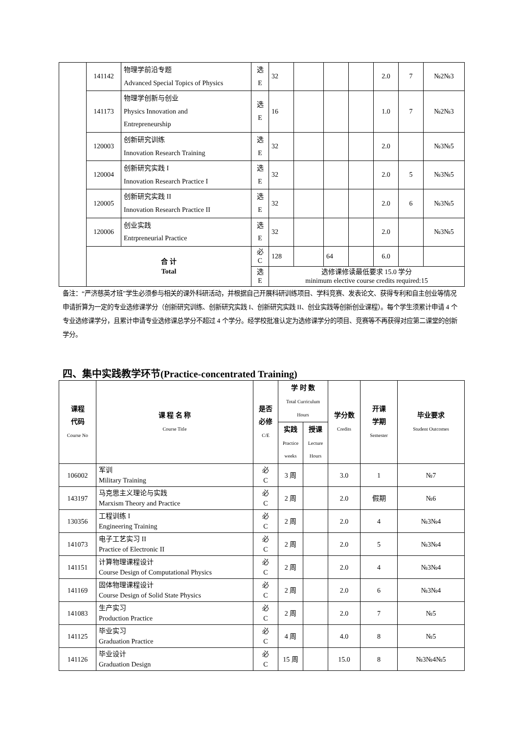| | 141142 | 物理学前沿专题 Advanced Special Topics of Physics | 选 E | 32 | | | | 2.0 | 7 | №2№3 |
| | 141173 | 物理学创新与创业 Physics Innovation and Entrepreneurship | 选 E | 16 | | | | 1.0 | 7 | №2№3 |
| | 120003 | 创新研究训练 Innovation Research Training | 选 E | 32 | | | | 2.0 | | №3№5 |
| | 120004 | 创新研究实践 I Innovation Research Practice I | 选 E | 32 | | | | 2.0 | 5 | №3№5 |
| | 120005 | 创新研究实践 II Innovation Research Practice II | 选 E | 32 | | | | 2.0 | 6 | №3№5 |
| | 120006 | 创业实践 Entrpreneurial Practice | 选 E | 32 | | | | 2.0 | | №3№5 |
| | 合 计 Total | | 必 C | 128 | | 64 | | 6.0 | | |
| | | | 选 E | 选修课修读最低要求 15.0 学分 minimum elective course credits required:15 | | | | | | |
备注：“严济慈英才班”学生必须参与相关的课外科研活动，并根据自己开展科研训练项目、学科竞赛、发表论文、获得专利和自主创业等情况申请折算为一定的专业选修课学分（创新研究训练、创新研究实践 I、创新研究实践 II、创业实践等创新创业课程）。每个学生须累计申请 4 个专业选修课学分，且累计申请专业选修课总学分不超过 4 个学分。经学校批准认定为选修课学分的项目、竞赛等不再获得对应第二课堂的创新学分。
四、集中实践教学环节(Practice-concentrated Training)
| 课程 代码 Course No | 课 程 名 称 Course Title | 是否 必修 C/E | 学 时 数 Total Curriculum Hours | | 学分数 Credits | 开课 学期 Semester | 毕业要求 Student Outcomes |
| --- | --- | --- | --- | --- | --- | --- | --- |
| | | | 实践 Practice weeks | 授课 Lecture Hours | | | |
| 106002 | 军训 Military Training | 必 C | 3 周 | | 3.0 | 1 | №7 |
| 143197 | 马克思主义理论与实践 Marxism Theory and Practice | 必 C | 2 周 | | 2.0 | 假期 | №6 |
| 130356 | 工程训练 I Engineering Training | 必 C | 2 周 | | 2.0 | 4 | №3№4 |
| 141073 | 电子工艺实习 II Practice of Electronic II | 必 C | 2 周 | | 2.0 | 5 | №3№4 |
| 141151 | 计算物理课程设计 Course Design of Computational Physics | 必 C | 2 周 | | 2.0 | 4 | №3№4 |
| 141169 | 固体物理课程设计 Course Design of Solid State Physics | 必 C | 2 周 | | 2.0 | 6 | №3№4 |
| 141083 | 生产实习 Production Practice | 必 C | 2 周 | | 2.0 | 7 | №5 |
| 141125 | 毕业实习 Graduation Practice | 必 C | 4 周 | | 4.0 | 8 | №5 |
| 141126 | 毕业设计 Graduation Design | 必 C | 15 周 | | 15.0 | 8 | №3№4№5 |